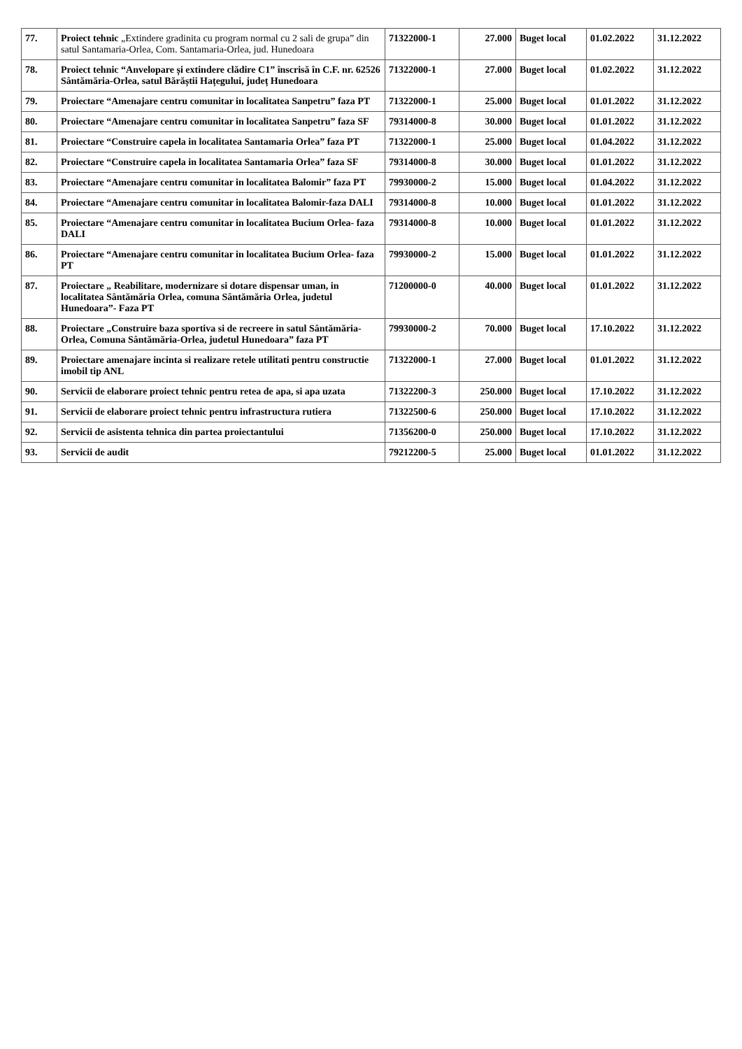| 77. | Proiect tehnic „Extindere gradinita cu program normal cu 2 sali de grupa” din satul Santamaria-Orlea, Com. Santamaria-Orlea, jud. Hunedoara | 71322000-1 | 27.000 | Buget local | 01.02.2022 | 31.12.2022 |
| 78. | Proiect tehnic “Anvelopare și extindere clădire C1” înscrisă în C.F. nr. 62526 Sântămăria-Orlea, satul Bărăștii Hațegului, județ Hunedoara | 71322000-1 | 27.000 | Buget local | 01.02.2022 | 31.12.2022 |
| 79. | Proiectare “Amenajare centru comunitar in localitatea Sanpetru” faza PT | 71322000-1 | 25.000 | Buget local | 01.01.2022 | 31.12.2022 |
| 80. | Proiectare “Amenajare centru comunitar in localitatea Sanpetru” faza SF | 79314000-8 | 30.000 | Buget local | 01.01.2022 | 31.12.2022 |
| 81. | Proiectare “Construire capela in localitatea Santamaria Orlea” faza PT | 71322000-1 | 25.000 | Buget local | 01.04.2022 | 31.12.2022 |
| 82. | Proiectare “Construire capela in localitatea Santamaria Orlea” faza SF | 79314000-8 | 30.000 | Buget local | 01.01.2022 | 31.12.2022 |
| 83. | Proiectare “Amenajare centru comunitar in localitatea Balomir” faza PT | 79930000-2 | 15.000 | Buget local | 01.04.2022 | 31.12.2022 |
| 84. | Proiectare “Amenajare centru comunitar in localitatea Balomir-faza DALI | 79314000-8 | 10.000 | Buget local | 01.01.2022 | 31.12.2022 |
| 85. | Proiectare “Amenajare centru comunitar in localitatea Bucium Orlea- faza DALI | 79314000-8 | 10.000 | Buget local | 01.01.2022 | 31.12.2022 |
| 86. | Proiectare “Amenajare centru comunitar in localitatea Bucium Orlea- faza PT | 79930000-2 | 15.000 | Buget local | 01.01.2022 | 31.12.2022 |
| 87. | Proiectare „ Reabilitare, modernizare si dotare dispensar uman, in localitatea Sântămăria Orlea, comuna Sântămăria Orlea, judetul Hunedoara”- Faza PT | 71200000-0 | 40.000 | Buget local | 01.01.2022 | 31.12.2022 |
| 88. | Proiectare „Construire baza sportiva si de recreere in satul Sântămăria-Orlea, Comuna Sântămăria-Orlea, judetul Hunedoara” faza PT | 79930000-2 | 70.000 | Buget local | 17.10.2022 | 31.12.2022 |
| 89. | Proiectare amenajare incinta si realizare retele utilitati pentru constructie imobil tip ANL | 71322000-1 | 27.000 | Buget local | 01.01.2022 | 31.12.2022 |
| 90. | Servicii de elaborare proiect tehnic pentru retea de apa, si apa uzata | 71322200-3 | 250.000 | Buget local | 17.10.2022 | 31.12.2022 |
| 91. | Servicii de elaborare proiect tehnic pentru infrastructura rutiera | 71322500-6 | 250.000 | Buget local | 17.10.2022 | 31.12.2022 |
| 92. | Servicii de asistenta tehnica din partea proiectantului | 71356200-0 | 250.000 | Buget local | 17.10.2022 | 31.12.2022 |
| 93. | Servicii de audit | 79212200-5 | 25.000 | Buget local | 01.01.2022 | 31.12.2022 |